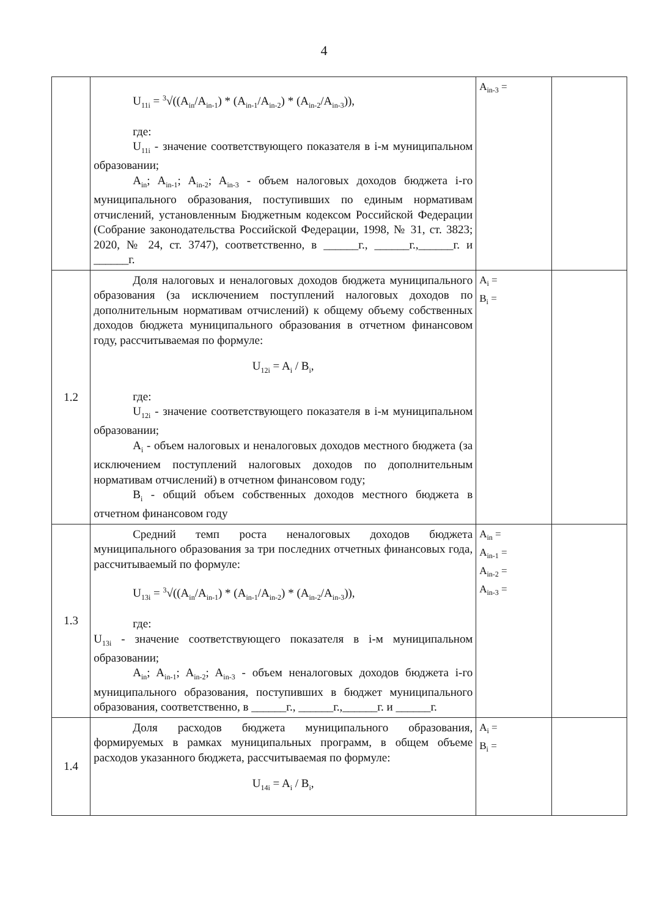4
| | U<sub>11i</sub> = <sup>3</sup>√((A<sub>in</sub>/A<sub>in-1</sub>) * (A<sub>in-1</sub>/A<sub>in-2</sub>) * (A<sub>in-2</sub>/A<sub>in-3</sub>)), где: U<sub>11i</sub> - значение соответствующего показателя в i-м муниципальном образовании; A<sub>in</sub>; A<sub>in-1</sub>; A<sub>in-2</sub>; A<sub>in-3</sub> - объем налоговых доходов бюджета i-го муниципального образования, поступивших по единым нормативам отчислений, установленным Бюджетным кодексом Российской Федерации (Собрание законодательства Российской Федерации, 1998, № 31, ст. 3823; 2020, № 24, ст. 3747), соответственно, в ______г., ______г.,______г. и ______г. | A<sub>in-3</sub> = | |
| 1.2 | Доля налоговых и неналоговых доходов бюджета муниципального образования (за исключением поступлений налоговых доходов по дополнительным нормативам отчислений) к общему объему собственных доходов бюджета муниципального образования в отчетном финансовом году, рассчитываемая по формуле: U<sub>12i</sub> = A<sub>i</sub> / B<sub>i</sub>, где: U<sub>12i</sub> - значение соответствующего показателя в i-м муниципальном образовании; A<sub>i</sub> - объем налоговых и неналоговых доходов местного бюджета (за исключением поступлений налоговых доходов по дополнительным нормативам отчислений) в отчетном финансовом году; B<sub>i</sub> - общий объем собственных доходов местного бюджета в отчетном финансовом году | A<sub>i</sub> = B<sub>i</sub> = | |
| 1.3 | Средний темп роста неналоговых доходов бюджета муниципального образования за три последних отчетных финансовых года, рассчитываемый по формуле: U<sub>13i</sub> = <sup>3</sup>√((A<sub>in</sub>/A<sub>in-1</sub>) * (A<sub>in-1</sub>/A<sub>in-2</sub>) * (A<sub>in-2</sub>/A<sub>in-3</sub>)), где: U<sub>13i</sub> - значение соответствующего показателя в i-м муниципальном образовании; A<sub>in</sub>; A<sub>in-1</sub>; A<sub>in-2</sub>; A<sub>in-3</sub> - объем неналоговых доходов бюджета i-го муниципального образования, поступивших в бюджет муниципального образования, соответственно, в ______г., ______г.,______г. и ______г. | A<sub>in</sub> = A<sub>in-1</sub> = A<sub>in-2</sub> = A<sub>in-3</sub> = | |
| 1.4 | Доля расходов бюджета муниципального образования, формируемых в рамках муниципальных программ, в общем объеме расходов указанного бюджета, рассчитываемая по формуле: U<sub>14i</sub> = A<sub>i</sub> / B<sub>i</sub>, | A<sub>i</sub> = B<sub>i</sub> = | |